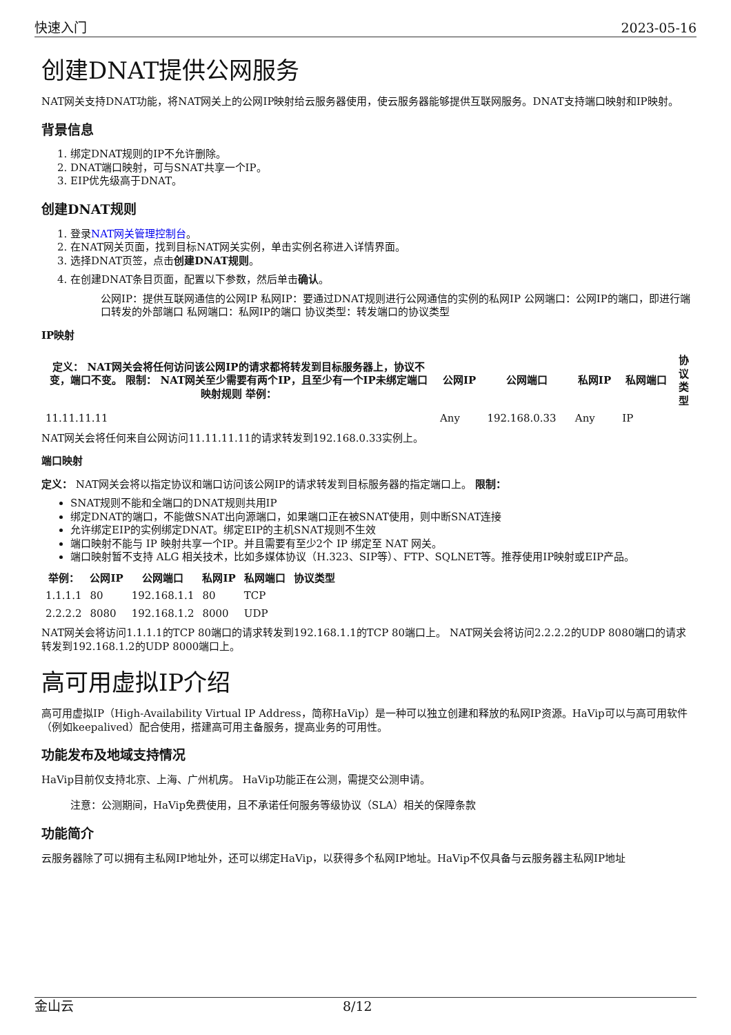快速入门 2023-05-16
创建DNAT提供公网服务
NAT网关支持DNAT功能，将NAT网关上的公网IP映射给云服务器使用，使云服务器能够提供互联网服务。DNAT支持端口映射和IP映射。
背景信息
1. 绑定DNAT规则的IP不允许删除。
2. DNAT端口映射，可与SNAT共享一个IP。
3. EIP优先级高于DNAT。
创建DNAT规则
1. 登录NAT网关管理控制台。
2. 在NAT网关页面，找到目标NAT网关实例，单击实例名称进入详情界面。
3. 选择DNAT页签，点击创建DNAT规则。
4. 在创建DNAT条目页面，配置以下参数，然后单击确认。
公网IP：提供互联网通信的公网IP 私网IP：要通过DNAT规则进行公网通信的实例的私网IP 公网端口：公网IP的端口，即进行端口转发的外部端口 私网端口：私网IP的端口 协议类型：转发端口的协议类型
IP映射
| 定义： NAT网关会将任何访问该公网IP的请求都将转发到目标服务器上，协议不变，端口不变。 限制： NAT网关至少需要有两个IP，且至少有一个IP未绑定端口映射规则 举例： | 公网IP | 公网端口 | 私网IP | 私网端口 | 协议类型 |
| --- | --- | --- | --- | --- | --- |
| 11.11.11.11 | Any | 192.168.0.33 | Any | IP | |
NAT网关会将任何来自公网访问11.11.11.11的请求转发到192.168.0.33实例上。
端口映射
定义： NAT网关会将以指定协议和端口访问该公网IP的请求转发到目标服务器的指定端口上。 限制：
SNAT规则不能和全端口的DNAT规则共用IP
绑定DNAT的端口，不能做SNAT出向源端口，如果端口正在被SNAT使用，则中断SNAT连接
允许绑定EIP的实例绑定DNAT。绑定EIP的主机SNAT规则不生效
端口映射不能与 IP 映射共享一个IP。并且需要有至少2个 IP 绑定至 NAT 网关。
端口映射暂不支持 ALG 相关技术，比如多媒体协议（H.323、SIP等）、FTP、SQLNET等。推荐使用IP映射或EIP产品。
| 举例： | 公网IP | 公网端口 | 私网IP | 私网端口 | 协议类型 |
| --- | --- | --- | --- | --- | --- |
| 1.1.1.1 | 80 | 192.168.1.1 | 80 | TCP | |
| 2.2.2.2 | 8080 | 192.168.1.2 | 8000 | UDP | |
NAT网关会将访问1.1.1.1的TCP 80端口的请求转发到192.168.1.1的TCP 80端口上。 NAT网关会将访问2.2.2.2的UDP 8080端口的请求转发到192.168.1.2的UDP 8000端口上。
高可用虚拟IP介绍
高可用虚拟IP（High-Availability Virtual IP Address，简称HaVip）是一种可以独立创建和释放的私网IP资源。HaVip可以与高可用软件（例如keepalived）配合使用，搭建高可用主备服务，提高业务的可用性。
功能发布及地域支持情况
HaVip目前仅支持北京、上海、广州机房。 HaVip功能正在公测，需提交公测申请。
注意：公测期间，HaVip免费使用，且不承诺任何服务等级协议（SLA）相关的保障条款
功能简介
云服务器除了可以拥有主私网IP地址外，还可以绑定HaVip，以获得多个私网IP地址。HaVip不仅具备与云服务器主私网IP地址
金山云 8/12